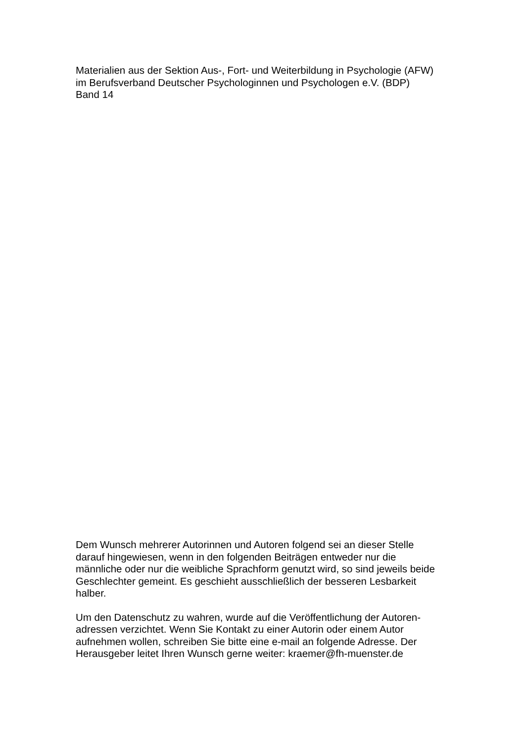Materialien aus der Sektion Aus-, Fort- und Weiterbildung in Psychologie (AFW)
im Berufsverband Deutscher Psychologinnen und Psychologen e.V. (BDP)
Band 14
Dem Wunsch mehrerer Autorinnen und Autoren folgend sei an dieser Stelle
darauf hingewiesen, wenn in den folgenden Beiträgen entweder nur die
männliche oder nur die weibliche Sprachform genutzt wird, so sind jeweils beide
Geschlechter gemeint. Es geschieht ausschließlich der besseren Lesbarkeit
halber.
Um den Datenschutz zu wahren, wurde auf die Veröffentlichung der Autoren-
adressen verzichtet. Wenn Sie Kontakt zu einer Autorin oder einem Autor
aufnehmen wollen, schreiben Sie bitte eine e-mail an folgende Adresse. Der
Herausgeber leitet Ihren Wunsch gerne weiter: kraemer@fh-muenster.de